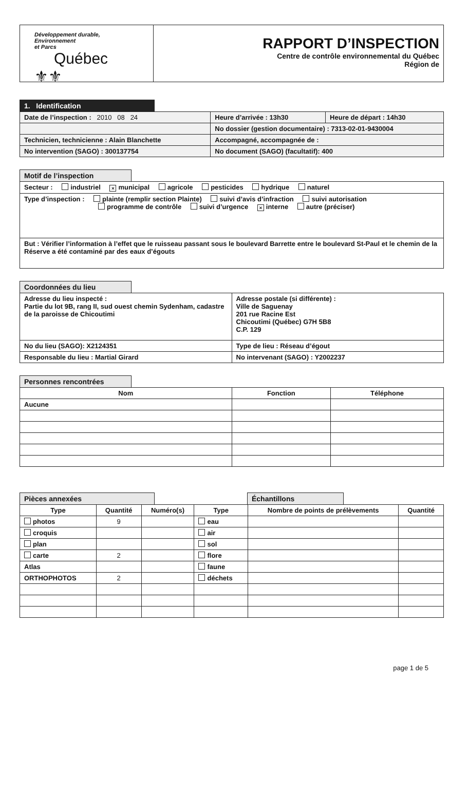Développement durable,
Environnement
et Parcs
Québec ⚜⚜
RAPPORT D’INSPECTION
Centre de contrôle environnemental du Québec
Région de
1. Identification
| Date de l’inspection : 2010 08 24 | Heure d’arrivée : 13h30 | Heure de départ : 14h30 |
| | No dossier (gestion documentaire) : 7313-02-01-9430004 | |
| Technicien, technicienne : Alain Blanchette | Accompagné, accompagnée de : | |
| No intervention (SAGO) : 300137754 | No document (SAGO) (facultatif): 400 | |
Motif de l’inspection
| Secteur : industriel × municipal agricole pesticides hydrique naturel |
| Type d’inspection : plainte (remplir section Plainte) suivi d’avis d’infraction suivi autorisation programme de contrôle suivi d’urgence × interne autre (préciser) |
| But : Vérifier l’information à l’effet que le ruisseau passant sous le boulevard Barrette entre le boulevard St-Paul et le chemin de la Réserve a été contaminé par des eaux d’égouts |
Coordonnées du lieu
| Adresse du lieu inspecté : Partie du lot 9B, rang II, sud ouest chemin Sydenham, cadastre de la paroisse de Chicoutimi | Adresse postale (si différente) : Ville de Saguenay 201 rue Racine Est Chicoutimi (Québec) G7H 5B8 C.P. 129 |
| No du lieu (SAGO): X2124351 | Type de lieu : Réseau d’égout |
| Responsable du lieu : Martial Girard | No intervenant (SAGO) : Y2002237 |
Personnes rencontrées
| Nom | Fonction | Téléphone |
| --- | --- | --- |
| Aucune | | |
Pièces annexées Échantillons
| Type | Quantité | Numéro(s) | Type | Nombre de points de prélèvements | Quantité |
| --- | --- | --- | --- | --- | --- |
| photos | 9 | | eau | | |
| croquis | | | air | | |
| plan | | | sol | | |
| carte | 2 | | flore | | |
| Atlas | | | faune | | |
| ORTHOPHOTOS | 2 | | déchets | | |
page 1 de 5